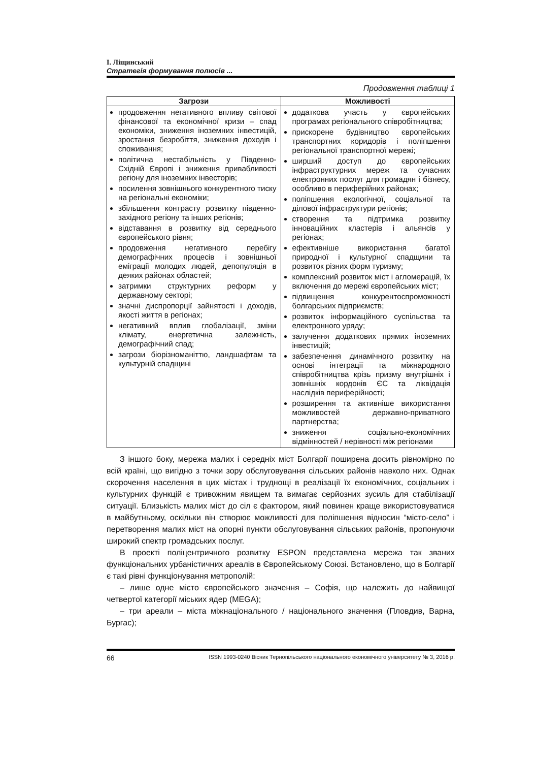І. Ліщинський
Стратегія формування полюсів ...
Продовження таблиці 1
| Загрози | Можливості |
| --- | --- |
| продовження негативного впливу світової фінансової та економічної кризи – спад економіки, зниження іноземних інвестицій, зростання безробіття, зниження доходів і споживання; політична нестабільність у Південно-Східній Європі і зниження привабливості регіону для іноземних інвесторів; посилення зовнішнього конкурентного тиску на регіональні економіки; збільшення контрасту розвитку південно-західного регіону та інших регіонів; відставання в розвитку від середнього європейського рівня; продовження негативного перебігу демографічних процесів і зовнішньої еміграції молодих людей, депопуляція в деяких районах областей; затримки структурних реформ у державному секторі; значні диспропорції зайнятості і доходів, якості життя в регіонах; негативний вплив глобалізації, зміни клімату, енергетична залежність, демографічний спад; загрози біорізноманіттю, ландшафтам та культурній спадщині | додаткова участь у європейських програмах регіонального співробітництва; прискорене будівництво європейських транспортних коридорів і поліпшення регіональної транспортної мережі; ширший доступ до європейських інфраструктурних мереж та сучасних електронних послуг для громадян і бізнесу, особливо в периферійних районах; поліпшення екологічної, соціальної та ділової інфраструктури регіонів; створення та підтримка розвитку інноваційних кластерів і альянсів у регіонах; ефективніше використання багатої природної і культурної спадщини та розвиток різних форм туризму; комплексний розвиток міст і агломерацій, їх включення до мережі європейських міст; підвищення конкурентоспроможності болгарських підприємств; розвиток інформаційного суспільства та електронного уряду; залучення додаткових прямих іноземних інвестицій; забезпечення динамічного розвитку на основі інтеграції та міжнародного співробітництва крізь призму внутрішніх і зовнішніх кордонів ЄС та ліквідація наслідків периферійності; розширення та активніше використання можливостей державно-приватного партнерства; зниження соціально-економічних відмінностей / нерівності між регіонами |
З іншого боку, мережа малих і середніх міст Болгарії поширена досить рівномірно по всій країні, що вигідно з точки зору обслуговування сільських районів навколо них. Однак скорочення населення в цих містах і труднощі в реалізації їх економічних, соціальних і культурних функцій є тривожним явищем та вимагає серйозних зусиль для стабілізації ситуації. Близькість малих міст до сіл є фактором, який повинен краще використовуватися в майбутньому, оскільки він створює можливості для поліпшення відносин “місто-село” і перетворення малих міст на опорні пункти обслуговування сільських районів, пропонуючи широкий спектр громадських послуг.
В проекті поліцентричного розвитку ESPON представлена мережа так званих функціональних урбаністичних ареалів в Європейському Союзі. Встановлено, що в Болгарії є такі рівні функціонування метрополій:
– лише одне місто європейського значення – Софія, що належить до найвищої четвертої категорії міських ядер (MEGA);
– три ареали – міста міжнаціонального / національного значення (Пловдив, Варна, Бургас);
66 ISSN 1993-0240 Вісник Тернопільського національного економічного університету № 3, 2016 р.